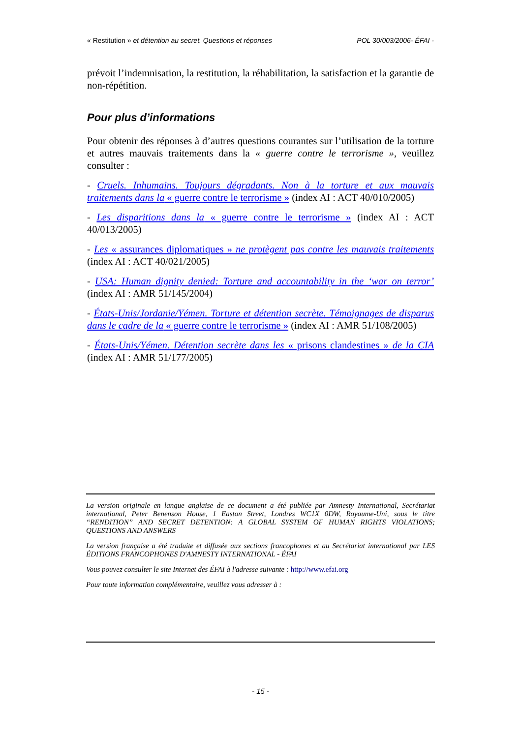« Restitution » et détention au secret. Questions et réponses POL 30/003/2006- ÉFAI -
prévoit l’indemnisation, la restitution, la réhabilitation, la satisfaction et la garantie de non-répétition.
Pour plus d’informations
Pour obtenir des réponses à d’autres questions courantes sur l’utilisation de la torture et autres mauvais traitements dans la « guerre contre le terrorisme », veuillez consulter :
- Cruels. Inhumains. Toujours dégradants. Non à la torture et aux mauvais traitements dans la « guerre contre le terrorisme » (index AI : ACT 40/010/2005)
- Les disparitions dans la « guerre contre le terrorisme » (index AI : ACT 40/013/2005)
- Les « assurances diplomatiques » ne protègent pas contre les mauvais traitements (index AI : ACT 40/021/2005)
- USA: Human dignity denied: Torture and accountability in the ‘war on terror’ (index AI : AMR 51/145/2004)
- États-Unis/Jordanie/Yémen. Torture et détention secrète. Témoignages de disparus dans le cadre de la « guerre contre le terrorisme » (index AI : AMR 51/108/2005)
- États-Unis/Yémen. Détention secrète dans les « prisons clandestines » de la CIA (index AI : AMR 51/177/2005)
La version originale en langue anglaise de ce document a été publiée par Amnesty International, Secrétariat international, Peter Benenson House, 1 Easton Street, Londres WC1X 0DW, Royaume-Uni, sous le titre “RENDITION” AND SECRET DETENTION: A GLOBAL SYSTEM OF HUMAN RIGHTS VIOLATIONS; QUESTIONS AND ANSWERS
La version française a été traduite et diffusée aux sections francophones et au Secrétariat international par LES ÉDITIONS FRANCOPHONES D'AMNESTY INTERNATIONAL - ÉFAI
Vous pouvez consulter le site Internet des ÉFAI à l'adresse suivante : http://www.efai.org
Pour toute information complémentaire, veuillez vous adresser à :
- 15 -